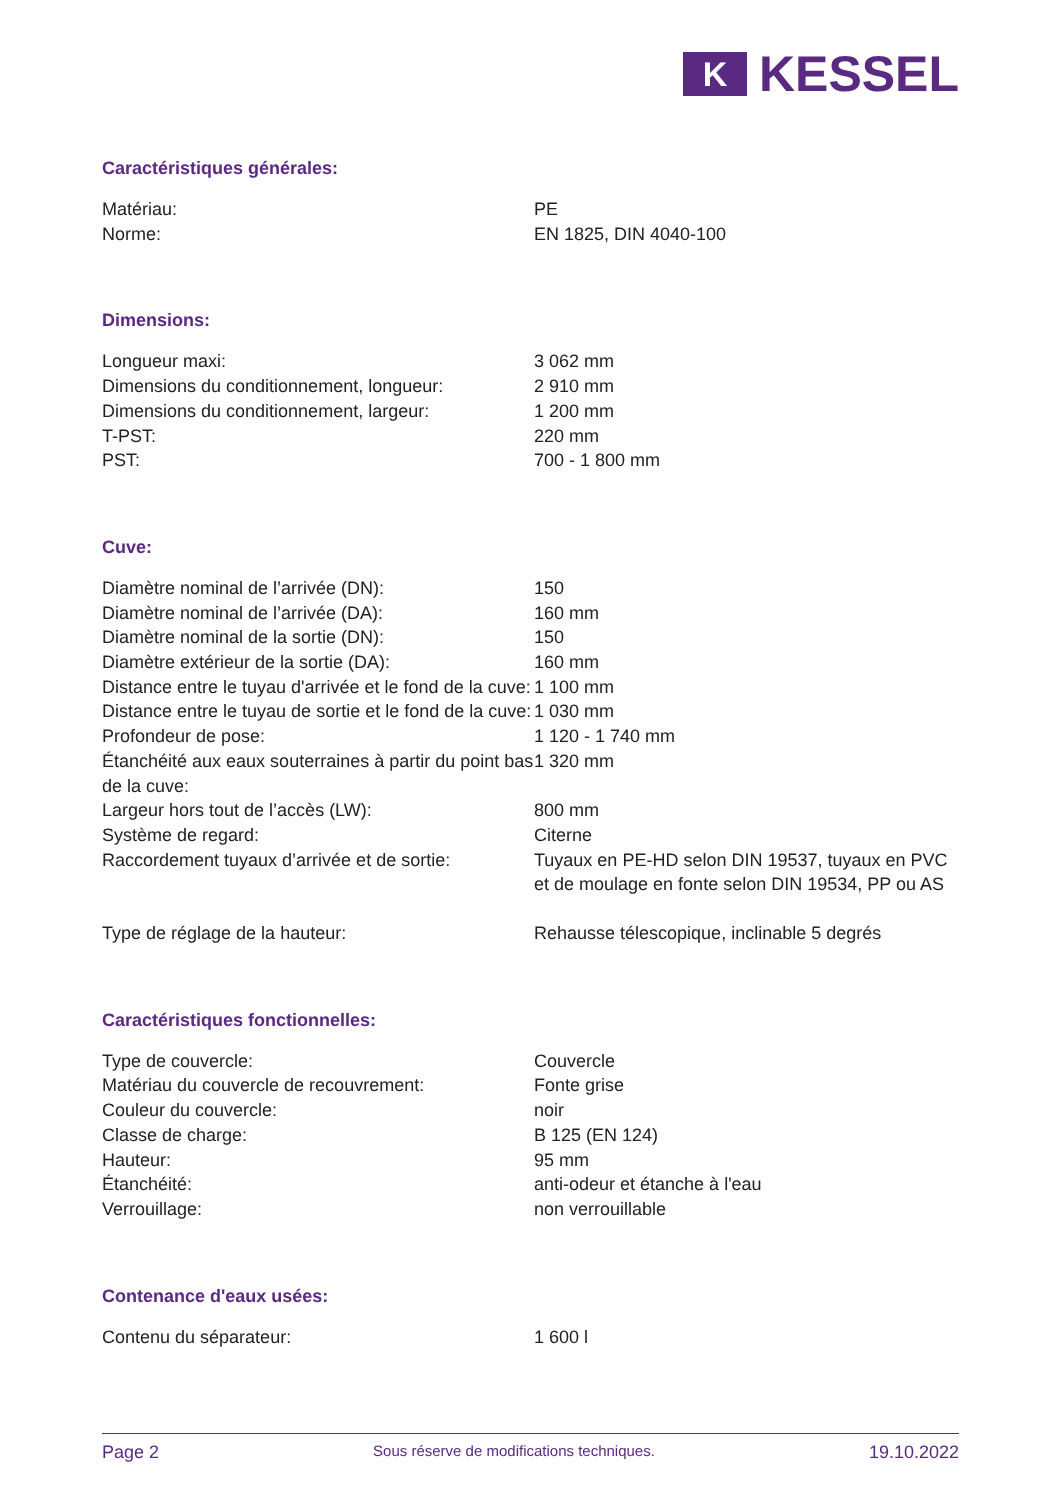K
KESSEL
Caractéristiques générales:
| Matériau: | PE |
| Norme: | EN 1825, DIN 4040-100 |
Dimensions:
| Longueur maxi: | 3 062 mm |
| Dimensions du conditionnement, longueur: | 2 910 mm |
| Dimensions du conditionnement, largeur: | 1 200 mm |
| T-PST: | 220 mm |
| PST: | 700 - 1 800 mm |
Cuve:
| Diamètre nominal de l’arrivée (DN): | 150 |
| Diamètre nominal de l’arrivée (DA): | 160 mm |
| Diamètre nominal de la sortie (DN): | 150 |
| Diamètre extérieur de la sortie (DA): | 160 mm |
| Distance entre le tuyau d'arrivée et le fond de la cuve: | 1 100 mm |
| Distance entre le tuyau de sortie et le fond de la cuve: | 1 030 mm |
| Profondeur de pose: | 1 120 - 1 740 mm |
| Étanchéité aux eaux souterraines à partir du point bas de la cuve: | 1 320 mm |
| Largeur hors tout de l’accès (LW): | 800 mm |
| Système de regard: | Citerne |
| Raccordement tuyaux d’arrivée et de sortie: | Tuyaux en PE-HD selon DIN 19537, tuyaux en PVC et de moulage en fonte selon DIN 19534, PP ou AS |
| Type de réglage de la hauteur: | Rehausse télescopique, inclinable 5 degrés |
Caractéristiques fonctionnelles:
| Type de couvercle: | Couvercle |
| Matériau du couvercle de recouvrement: | Fonte grise |
| Couleur du couvercle: | noir |
| Classe de charge: | B 125 (EN 124) |
| Hauteur: | 95 mm |
| Étanchéité: | anti-odeur et étanche à l'eau |
| Verrouillage: | non verrouillable |
Contenance d'eaux usées:
| Contenu du séparateur: | 1 600 l |
Page 2 Sous réserve de modifications techniques. 19.10.2022